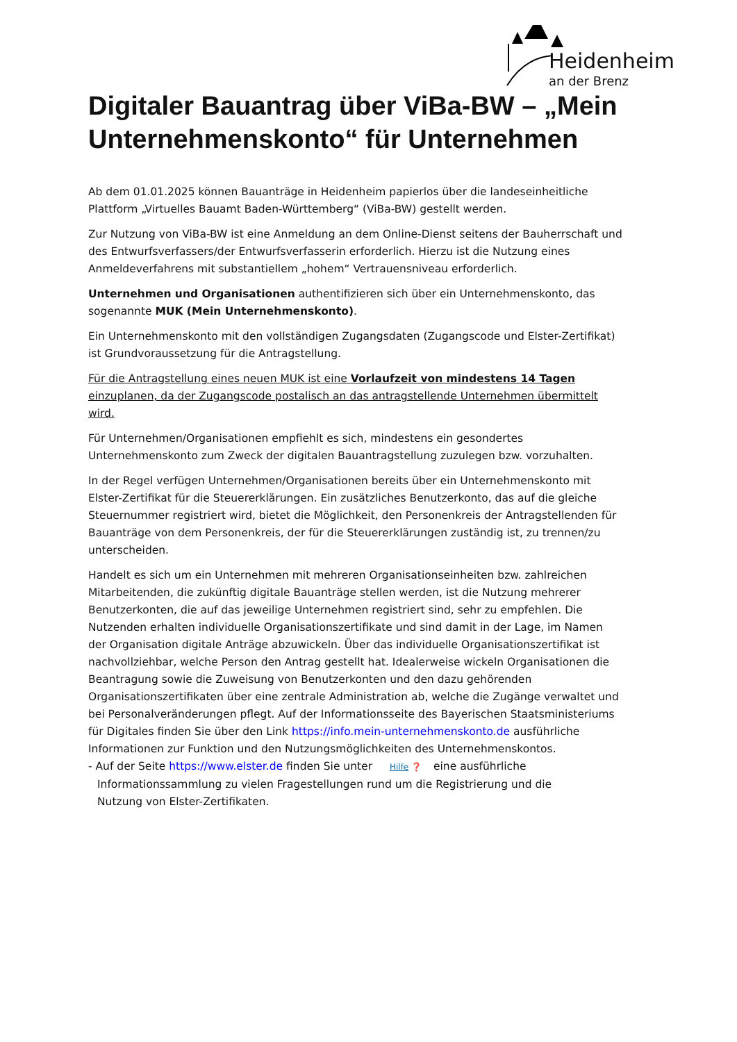Heidenheim
an der Brenz
Digitaler Bauantrag über ViBa-BW – „Mein Unternehmenskonto“ für Unternehmen
Ab dem 01.01.2025 können Bauanträge in Heidenheim papierlos über die landeseinheitliche Plattform „Virtuelles Bauamt Baden-Württemberg“ (ViBa-BW) gestellt werden.
Zur Nutzung von ViBa-BW ist eine Anmeldung an dem Online-Dienst seitens der Bauherrschaft und des Entwurfsverfassers/der Entwurfsverfasserin erforderlich. Hierzu ist die Nutzung eines Anmeldeverfahrens mit substantiellem „hohem“ Vertrauensniveau erforderlich.
Unternehmen und Organisationen authentifizieren sich über ein Unternehmenskonto, das sogenannte MUK (Mein Unternehmenskonto).
Ein Unternehmenskonto mit den vollständigen Zugangsdaten (Zugangscode und Elster-Zertifikat) ist Grundvoraussetzung für die Antragstellung.
Für die Antragstellung eines neuen MUK ist eine Vorlaufzeit von mindestens 14 Tagen einzuplanen, da der Zugangscode postalisch an das antragstellende Unternehmen übermittelt wird.
Für Unternehmen/Organisationen empfiehlt es sich, mindestens ein gesondertes Unternehmenskonto zum Zweck der digitalen Bauantragstellung zuzulegen bzw. vorzuhalten.
In der Regel verfügen Unternehmen/Organisationen bereits über ein Unternehmenskonto mit Elster-Zertifikat für die Steuererklärungen. Ein zusätzliches Benutzerkonto, das auf die gleiche Steuernummer registriert wird, bietet die Möglichkeit, den Personenkreis der Antragstellenden für Bauanträge von dem Personenkreis, der für die Steuererklärungen zuständig ist, zu trennen/zu unterscheiden.
Handelt es sich um ein Unternehmen mit mehreren Organisationseinheiten bzw. zahlreichen Mitarbeitenden, die zukünftig digitale Bauanträge stellen werden, ist die Nutzung mehrerer Benutzerkonten, die auf das jeweilige Unternehmen registriert sind, sehr zu empfehlen. Die Nutzenden erhalten individuelle Organisationszertifikate und sind damit in der Lage, im Namen der Organisation digitale Anträge abzuwickeln. Über das individuelle Organisationszertifikat ist nachvollziehbar, welche Person den Antrag gestellt hat. Idealerweise wickeln Organisationen die Beantragung sowie die Zuweisung von Benutzerkonten und den dazu gehörenden Organisationszertifikaten über eine zentrale Administration ab, welche die Zugänge verwaltet und bei Personalveränderungen pflegt. Auf der Informationsseite des Bayerischen Staatsministeriums für Digitales finden Sie über den Link https://info.mein-unternehmenskonto.de ausführliche Informationen zur Funktion und den Nutzungsmöglichkeiten des Unternehmenskontos.
- Auf der Seite https://www.elster.de finden Sie unter Hilfe ❓ eine ausführliche
Informationssammlung zu vielen Fragestellungen rund um die Registrierung und die
Nutzung von Elster-Zertifikaten.